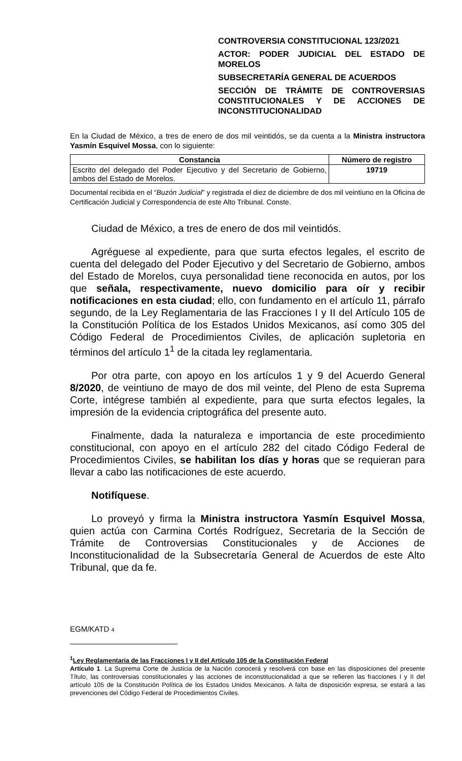CONTROVERSIA CONSTITUCIONAL 123/2021
ACTOR: PODER JUDICIAL DEL ESTADO DE MORELOS
SUBSECRETARÍA GENERAL DE ACUERDOS
SECCIÓN DE TRÁMITE DE CONTROVERSIAS CONSTITUCIONALES Y DE ACCIONES DE INCONSTITUCIONALIDAD
En la Ciudad de México, a tres de enero de dos mil veintidós, se da cuenta a la Ministra instructora Yasmín Esquivel Mossa, con lo siguiente:
| Constancia | Número de registro |
| --- | --- |
| Escrito del delegado del Poder Ejecutivo y del Secretario de Gobierno, ambos del Estado de Morelos. | 19719 |
Documental recibida en el “Buzón Judicial” y registrada el diez de diciembre de dos mil veintiuno en la Oficina de Certificación Judicial y Correspondencia de este Alto Tribunal. Conste.
Ciudad de México, a tres de enero de dos mil veintidós.
Agréguese al expediente, para que surta efectos legales, el escrito de cuenta del delegado del Poder Ejecutivo y del Secretario de Gobierno, ambos del Estado de Morelos, cuya personalidad tiene reconocida en autos, por los que señala, respectivamente, nuevo domicilio para oír y recibir notificaciones en esta ciudad; ello, con fundamento en el artículo 11, párrafo segundo, de la Ley Reglamentaria de las Fracciones I y II del Artículo 105 de la Constitución Política de los Estados Unidos Mexicanos, así como 305 del Código Federal de Procedimientos Civiles, de aplicación supletoria en términos del artículo 1<sup>1</sup> de la citada ley reglamentaria.
Por otra parte, con apoyo en los artículos 1 y 9 del Acuerdo General 8/2020, de veintiuno de mayo de dos mil veinte, del Pleno de esta Suprema Corte, intégrese también al expediente, para que surta efectos legales, la impresión de la evidencia criptográfica del presente auto.
Finalmente, dada la naturaleza e importancia de este procedimiento constitucional, con apoyo en el artículo 282 del citado Código Federal de Procedimientos Civiles, se habilitan los días y horas que se requieran para llevar a cabo las notificaciones de este acuerdo.
Notifíquese.
Lo proveyó y firma la Ministra instructora Yasmín Esquivel Mossa, quien actúa con Carmina Cortés Rodríguez, Secretaria de la Sección de Trámite de Controversias Constitucionales y de Acciones de Inconstitucionalidad de la Subsecretaría General de Acuerdos de este Alto Tribunal, que da fe.
EGM/KATD 4
<sup>1</sup> Ley Reglamentaria de las Fracciones I y II del Artículo 105 de la Constitución Federal
Artículo 1. La Suprema Corte de Justicia de la Nación conocerá y resolverá con base en las disposiciones del presente Título, las controversias constitucionales y las acciones de inconstitucionalidad a que se refieren las fracciones I y II del artículo 105 de la Constitución Política de los Estados Unidos Mexicanos. A falta de disposición expresa, se estará a las prevenciones del Código Federal de Procedimientos Civiles.